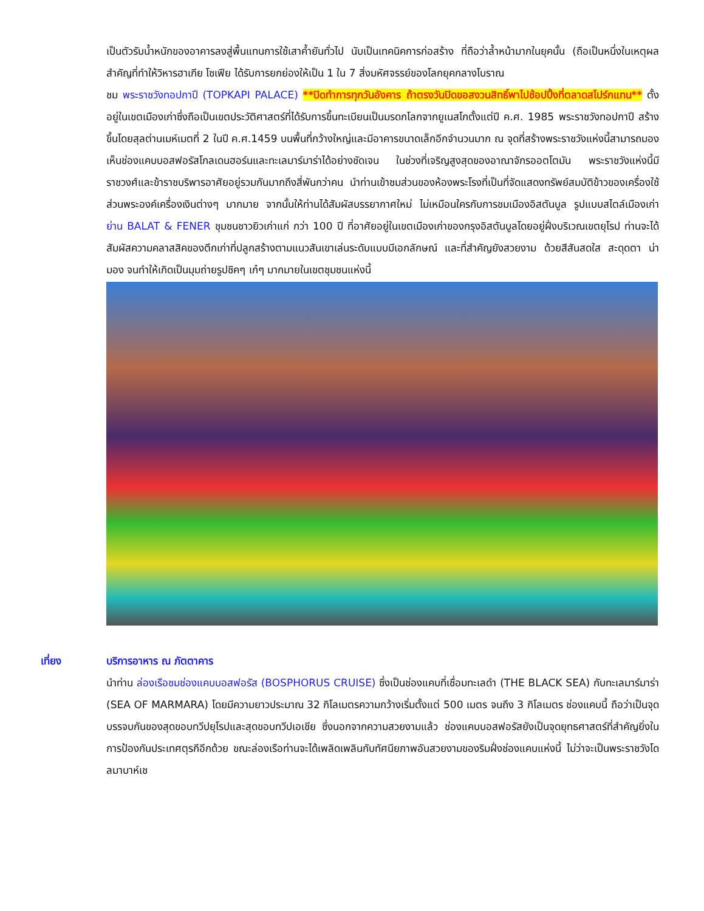เป็นตัวรับน้ำหนักของอาคารลงสู่พื้นแทนการใช้เสาค้ำยันทั่วไป นับเป็นเทคนิคการก่อสร้าง ที่ถือว่าล้ำหน้ามากในยุคนั้น (ถือเป็นหนึ่งในเหตุผลสำคัญที่ทำให้วิหารฮาเกีย โซเฟีย ได้รับการยกย่องให้เป็น 1 ใน 7 สิ่งมหัศจรรย์ของโลกยุคกลางโบราณ
ชม พระราชวังทอปกาปึ (TOPKAPI PALACE) **ปิดทำการทุกวันอังคาร ถ้าตรงวันปิดขอสงวนสิทธิ์พาไปช้อปปิ้งที่ตลาดสไปร์กแทน** ตั้งอยู่ในเขตเมืองเก่าซึ่งถือเป็นเขตประวัติศาสตร์ที่ได้รับการขึ้นทะเบียนเป็นมรดกโลกจากยูเนสโกตั้งแต่ปี ค.ศ. 1985 พระราชวังทอปกาปึ สร้างขึ้นโดยสุลต่านเมห์เมตที่ 2 ในปี ค.ศ.1459 บนพื้นที่กว้างใหญ่และมีอาคารขนาดเล็กอีกจำนวนมาก ณ จุดที่สร้างพระราชวังแห่งนี้สามารถมองเห็นช่องแคบบอสฟอรัสโกลเดนฮอร์นและทะเลมาร์มาร่าได้อย่างชัดเจน ในช่วงที่เจริญสูงสุดของอาณาจักรออตโตมัน พระราชวังแห่งนี้มีราชวงศ์และข้าราชบริพารอาศัยอยู่รวมกันมากถึงสี่พันกว่าคน นำท่านเข้าชมส่วนของห้องพระโรงที่เป็นที่จัดแสดงทรัพย์สมบัติข้าวของเครื่องใช้ส่วนพระองค์เครื่องเงินต่างๆ มากมาย จากนั้นให้ท่านได้สัมผัสบรรยากาศใหม่ ไม่เหมือนใครกับการชมเมืองอิสตันบูล รูปแบบสไตล์เมืองเก่า ย่าน BALAT & FENER ชุมชนชาวยิวเก่าแก่ กว่า 100 ปี ที่อาศัยอยู่ในเขตเมืองเก่าของกรุงอิสตันบูลโดยอยู่ฝั่งบริเวณเขตยุโรป ท่านจะได้สัมผัสความคลาสสิคของตึกเก่าที่ปลูกสร้างตามแนวสันเขาเล่นระดับแบบมีเอกลักษณ์ และที่สำคัญยังสวยงาม ด้วยสีสันสดใส สะดุดตา น่ามอง จนทำให้เกิดเป็นมุมถ่ายรูปชิคๆ เก๋ๆ มากมายในเขตชุมชนแห่งนี้
เที่ยง บริการอาหาร ณ ภัตตาคาร
นำท่าน ล่องเรือชมช่องแคบบอสฟอรัส (BOSPHORUS CRUISE) ซึ่งเป็นช่องแคบที่เชื่อมทะเลดำ (THE BLACK SEA) กับทะเลมาร์มาร่า (SEA OF MARMARA) โดยมีความยาวประมาณ 32 กิโลเมตรความกว้างเริ่มตั้งแต่ 500 เมตร จนถึง 3 กิโลเมตร ช่องแคบนี้ ถือว่าเป็นจุดบรรจบกันของสุดขอบทวีปยุโรปและสุดขอบทวีปเอเชีย ซึ่งนอกจากความสวยงามแล้ว ช่องแคบบอสฟอรัสยังเป็นจุดยุทธศาสตร์ที่สำคัญยิ่งในการป้องกันประเทศตุรกีอีกด้วย ขณะล่องเรือท่านจะได้เพลิดเพลินกับทัศนียภาพอันสวยงามของริมฝั่งช่องแคบแห่งนี้ ไม่ว่าจะเป็นพระราชวังโดลมาบาห์เช